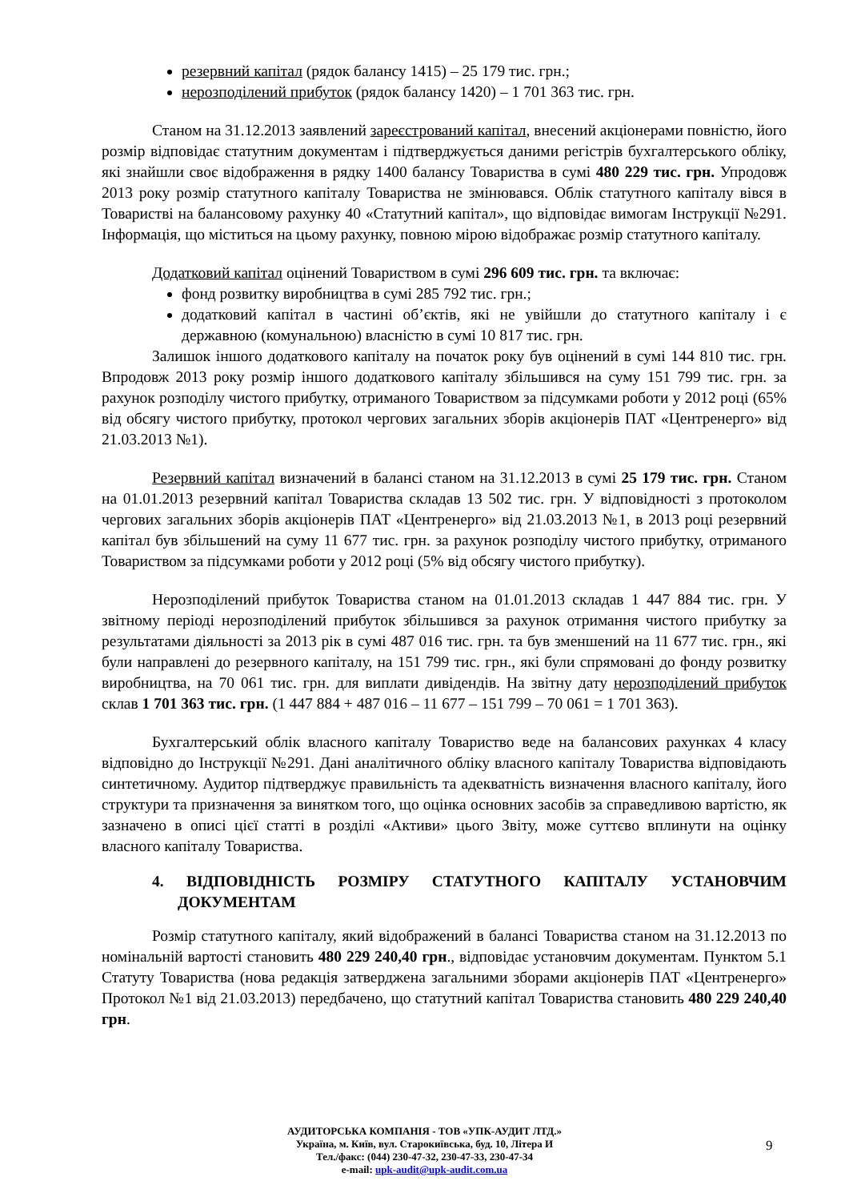резервний капітал (рядок балансу 1415) – 25 179 тис. грн.;
нерозподілений прибуток (рядок балансу 1420) – 1 701 363 тис. грн.
Станом на 31.12.2013 заявлений зареєстрований капітал, внесений акціонерами повністю, його розмір відповідає статутним документам і підтверджується даними регістрів бухгалтерського обліку, які знайшли своє відображення в рядку 1400 балансу Товариства в сумі 480 229 тис. грн. Упродовж 2013 року розмір статутного капіталу Товариства не змінювався. Облік статутного капіталу вівся в Товаристві на балансовому рахунку 40 «Статутний капітал», що відповідає вимогам Інструкції №291. Інформація, що міститься на цьому рахунку, повною мірою відображає розмір статутного капіталу.
Додатковий капітал оцінений Товариством в сумі 296 609 тис. грн. та включає:
фонд розвитку виробництва в сумі 285 792 тис. грн.;
додатковий капітал в частині об’єктів, які не увійшли до статутного капіталу і є державною (комунальною) власністю в сумі 10 817 тис. грн.
Залишок іншого додаткового капіталу на початок року був оцінений в сумі 144 810 тис. грн. Впродовж 2013 року розмір іншого додаткового капіталу збільшився на суму 151 799 тис. грн. за рахунок розподілу чистого прибутку, отриманого Товариством за підсумками роботи у 2012 році (65% від обсягу чистого прибутку, протокол чергових загальних зборів акціонерів ПАТ «Центренерго» від 21.03.2013 №1).
Резервний капітал визначений в балансі станом на 31.12.2013 в сумі 25 179 тис. грн. Станом на 01.01.2013 резервний капітал Товариства складав 13 502 тис. грн. У відповідності з протоколом чергових загальних зборів акціонерів ПАТ «Центренерго» від 21.03.2013 №1, в 2013 році резервний капітал був збільшений на суму 11 677 тис. грн. за рахунок розподілу чистого прибутку, отриманого Товариством за підсумками роботи у 2012 році (5% від обсягу чистого прибутку).
Нерозподілений прибуток Товариства станом на 01.01.2013 складав 1 447 884 тис. грн. У звітному періоді нерозподілений прибуток збільшився за рахунок отримання чистого прибутку за результатами діяльності за 2013 рік в сумі 487 016 тис. грн. та був зменшений на 11 677 тис. грн., які були направлені до резервного капіталу, на 151 799 тис. грн., які були спрямовані до фонду розвитку виробництва, на 70 061 тис. грн. для виплати дивідендів. На звітну дату нерозподілений прибуток склав 1 701 363 тис. грн. (1 447 884 + 487 016 – 11 677 – 151 799 – 70 061 = 1 701 363).
Бухгалтерський облік власного капіталу Товариство веде на балансових рахунках 4 класу відповідно до Інструкції №291. Дані аналітичного обліку власного капіталу Товариства відповідають синтетичному. Аудитор підтверджує правильність та адекватність визначення власного капіталу, його структури та призначення за винятком того, що оцінка основних засобів за справедливою вартістю, як зазначено в описі цієї статті в розділі «Активи» цього Звіту, може суттєво вплинути на оцінку власного капіталу Товариства.
4. ВІДПОВІДНІСТЬ РОЗМІРУ СТАТУТНОГО КАПІТАЛУ УСТАНОВЧИМ ДОКУМЕНТАМ
Розмір статутного капіталу, який відображений в балансі Товариства станом на 31.12.2013 по номінальній вартості становить 480 229 240,40 грн., відповідає установчим документам. Пунктом 5.1 Статуту Товариства (нова редакція затверджена загальними зборами акціонерів ПАТ «Центренерго» Протокол №1 від 21.03.2013) передбачено, що статутний капітал Товариства становить 480 229 240,40 грн.
АУДИТОРСЬКА КОМПАНІЯ - ТОВ «УПК-АУДИТ ЛТД.»
Україна, м. Київ, вул. Старокиївська, буд. 10, Літера И
Тел./факс: (044) 230-47-32, 230-47-33, 230-47-34
e-mail: upk-audit@upk-audit.com.ua
9